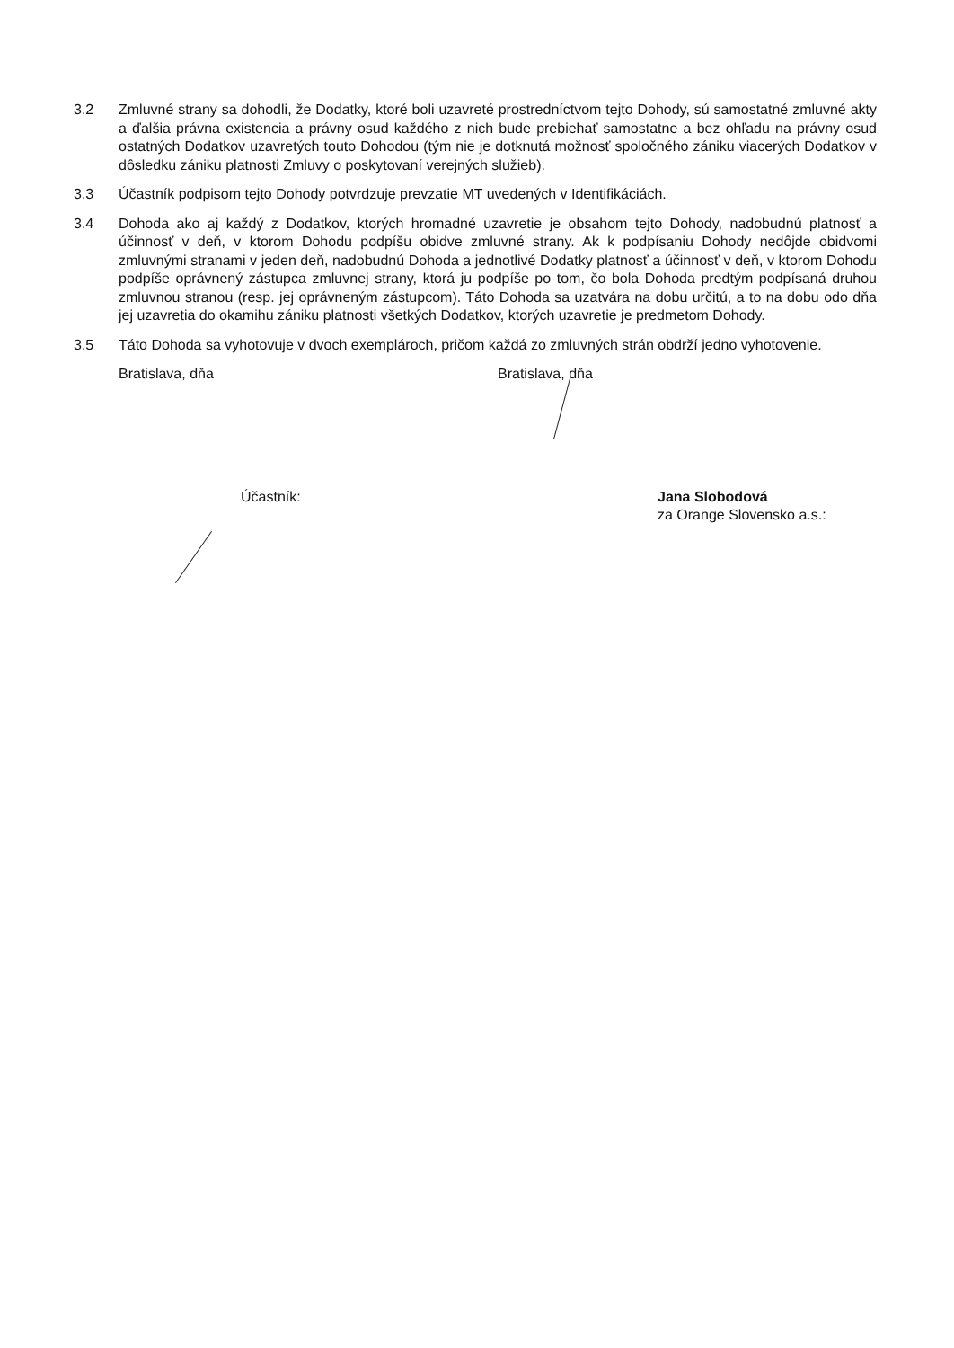3.2 Zmluvné strany sa dohodli, že Dodatky, ktoré boli uzavreté prostredníctvom tejto Dohody, sú samostatné zmluvné akty a ďalšia právna existencia a právny osud každého z nich bude prebiehať samostatne a bez ohľadu na právny osud ostatných Dodatkov uzavretých touto Dohodou (tým nie je dotknutá možnosť spoločného zániku viacerých Dodatkov v dôsledku zániku platnosti Zmluvy o poskytovaní verejných služieb).
3.3 Účastník podpisom tejto Dohody potvrdzuje prevzatie MT uvedených v Identifikáciách.
3.4 Dohoda ako aj každý z Dodatkov, ktorých hromadné uzavretie je obsahom tejto Dohody, nadobudnú platnosť a účinnosť v deň, v ktorom Dohodu podpíšu obidve zmluvné strany. Ak k podpísaniu Dohody nedôjde obidvomi zmluvnými stranami v jeden deň, nadobudnú Dohoda a jednotlivé Dodatky platnosť a účinnosť v deň, v ktorom Dohodu podpíše oprávnený zástupca zmluvnej strany, ktorá ju podpíše po tom, čo bola Dohoda predtým podpísaná druhou zmluvnou stranou (resp. jej oprávneným zástupcom). Táto Dohoda sa uzatvára na dobu určitú, a to na dobu odo dňa jej uzavretia do okamihu zániku platnosti všetkých Dodatkov, ktorých uzavretie je predmetom Dohody.
3.5 Táto Dohoda sa vyhotovuje v dvoch exemplároch, pričom každá zo zmluvných strán obdrží jedno vyhotovenie.
Bratislava, dňa Bratislava, dňa
Účastník: Jana Slobodová
za Orange Slovensko a.s.: